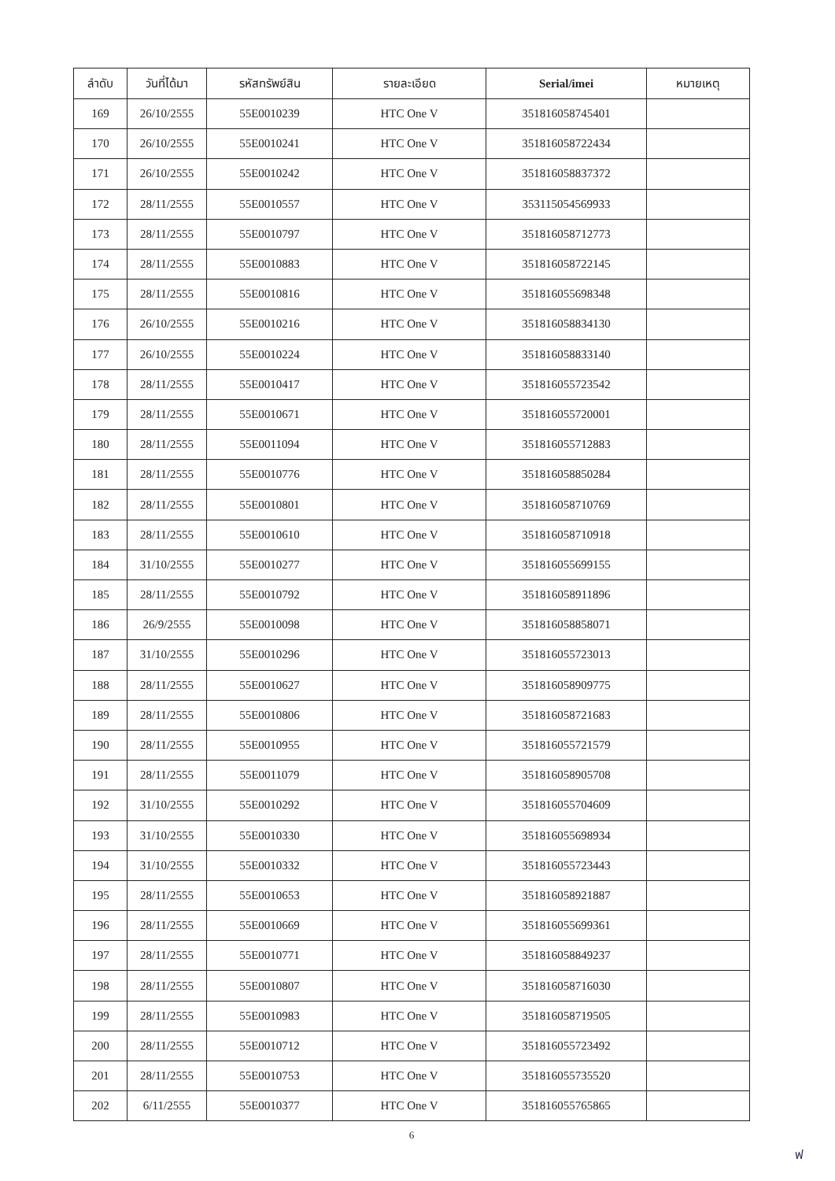| ลำดับ | วันที่ได้มา | รหัสทรัพย์สิน | รายละเอียด | Serial/imei | หมายเหตุ |
| --- | --- | --- | --- | --- | --- |
| 169 | 26/10/2555 | 55E0010239 | HTC One V | 351816058745401 | |
| 170 | 26/10/2555 | 55E0010241 | HTC One V | 351816058722434 | |
| 171 | 26/10/2555 | 55E0010242 | HTC One V | 351816058837372 | |
| 172 | 28/11/2555 | 55E0010557 | HTC One V | 353115054569933 | |
| 173 | 28/11/2555 | 55E0010797 | HTC One V | 351816058712773 | |
| 174 | 28/11/2555 | 55E0010883 | HTC One V | 351816058722145 | |
| 175 | 28/11/2555 | 55E0010816 | HTC One V | 351816055698348 | |
| 176 | 26/10/2555 | 55E0010216 | HTC One V | 351816058834130 | |
| 177 | 26/10/2555 | 55E0010224 | HTC One V | 351816058833140 | |
| 178 | 28/11/2555 | 55E0010417 | HTC One V | 351816055723542 | |
| 179 | 28/11/2555 | 55E0010671 | HTC One V | 351816055720001 | |
| 180 | 28/11/2555 | 55E0011094 | HTC One V | 351816055712883 | |
| 181 | 28/11/2555 | 55E0010776 | HTC One V | 351816058850284 | |
| 182 | 28/11/2555 | 55E0010801 | HTC One V | 351816058710769 | |
| 183 | 28/11/2555 | 55E0010610 | HTC One V | 351816058710918 | |
| 184 | 31/10/2555 | 55E0010277 | HTC One V | 351816055699155 | |
| 185 | 28/11/2555 | 55E0010792 | HTC One V | 351816058911896 | |
| 186 | 26/9/2555 | 55E0010098 | HTC One V | 351816058858071 | |
| 187 | 31/10/2555 | 55E0010296 | HTC One V | 351816055723013 | |
| 188 | 28/11/2555 | 55E0010627 | HTC One V | 351816058909775 | |
| 189 | 28/11/2555 | 55E0010806 | HTC One V | 351816058721683 | |
| 190 | 28/11/2555 | 55E0010955 | HTC One V | 351816055721579 | |
| 191 | 28/11/2555 | 55E0011079 | HTC One V | 351816058905708 | |
| 192 | 31/10/2555 | 55E0010292 | HTC One V | 351816055704609 | |
| 193 | 31/10/2555 | 55E0010330 | HTC One V | 351816055698934 | |
| 194 | 31/10/2555 | 55E0010332 | HTC One V | 351816055723443 | |
| 195 | 28/11/2555 | 55E0010653 | HTC One V | 351816058921887 | |
| 196 | 28/11/2555 | 55E0010669 | HTC One V | 351816055699361 | |
| 197 | 28/11/2555 | 55E0010771 | HTC One V | 351816058849237 | |
| 198 | 28/11/2555 | 55E0010807 | HTC One V | 351816058716030 | |
| 199 | 28/11/2555 | 55E0010983 | HTC One V | 351816058719505 | |
| 200 | 28/11/2555 | 55E0010712 | HTC One V | 351816055723492 | |
| 201 | 28/11/2555 | 55E0010753 | HTC One V | 351816055735520 | |
| 202 | 6/11/2555 | 55E0010377 | HTC One V | 351816055765865 | |
6
ฟ